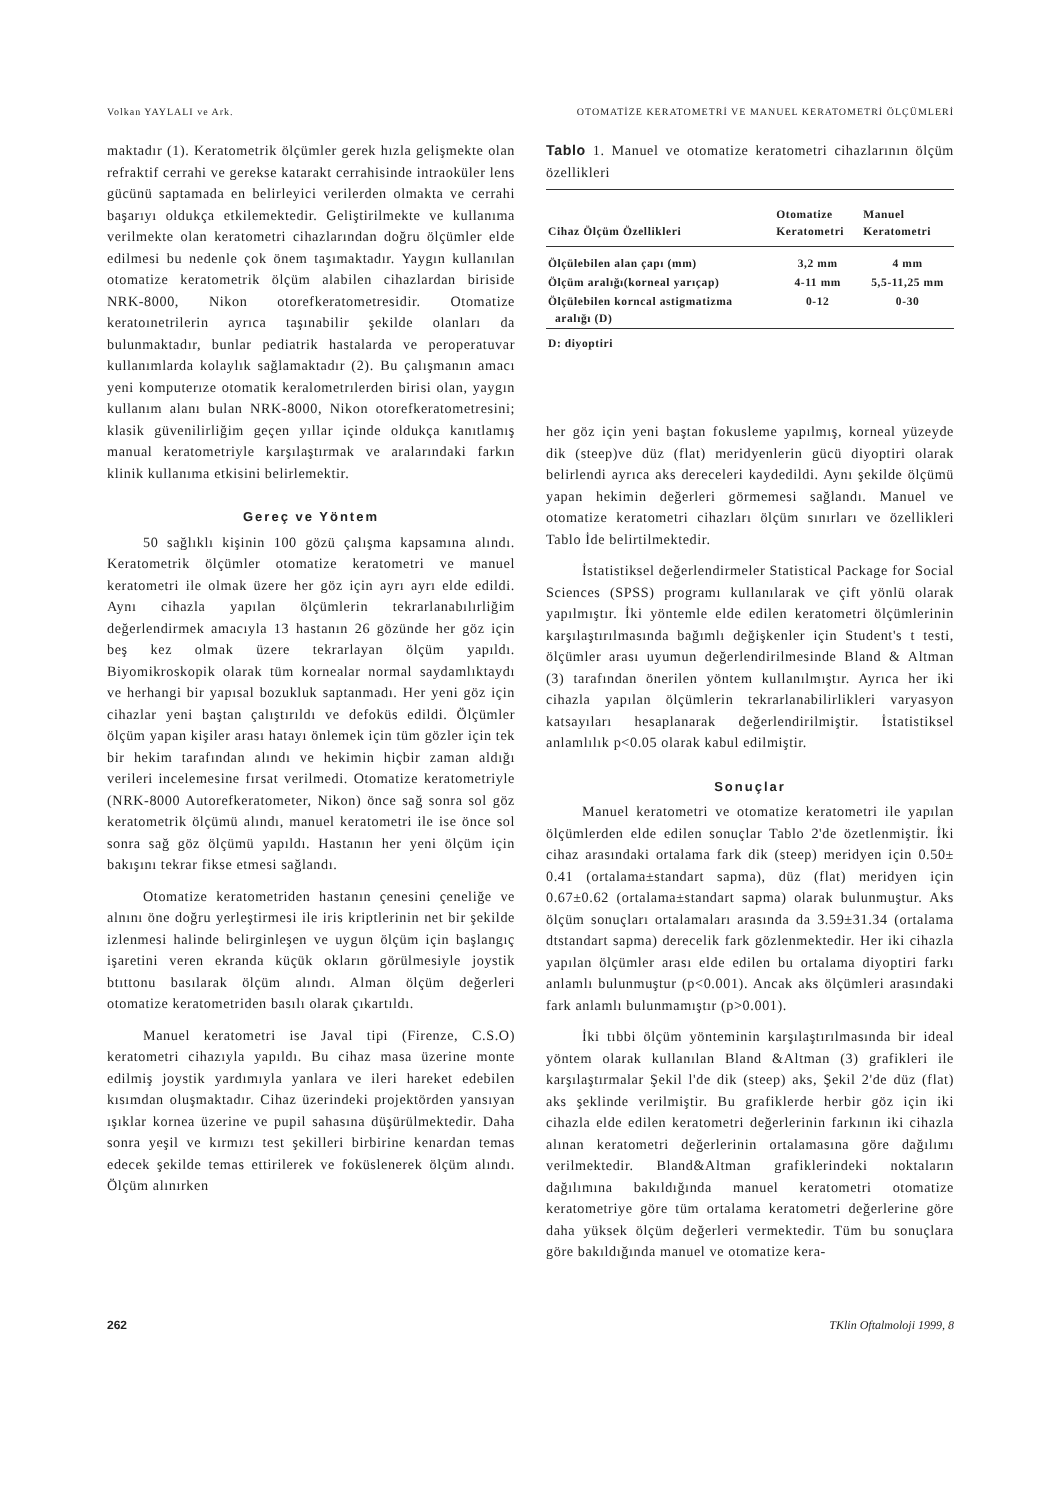Volkan YAYLALI ve Ark. OTOMATİZE KERATOMETRİ VE MANUEL KERATOMETRİ ÖLÇÜMLERİ
maktadır (1). Keratometrik ölçümler gerek hızla gelişmekte olan refraktif cerrahi ve gerekse katarakt cerrahisinde intraoküler lens gücünü saptamada en belirleyici verilerden olmakta ve cerrahi başarıyı oldukça etkilemektedir. Geliştirilmekte ve kullanıma verilmekte olan keratometri cihazlarından doğru ölçümler elde edilmesi bu nedenle çok önem taşımaktadır. Yaygın kullanılan otomatize keratometrik ölçüm alabilen cihazlardan biriside NRK-8000, Nikon otorefkeratometresidir. Otomatize keratoınetrilerin ayrıca taşınabilir şekilde olanları da bulunmaktadır, bunlar pediatrik hastalarda ve peroperatuvar kullanımlarda kolaylık sağlamaktadır (2). Bu çalışmanın amacı yeni komputerıze otomatik keralometrılerden birisi olan, yaygın kullanım alanı bulan NRK-8000, Nikon otorefkeratometresini; klasik güvenilirliğim geçen yıllar içinde oldukça kanıtlamış manual keratometriyle karşılaştırmak ve aralarındaki farkın klinik kullanıma etkisini belirlemektir.
Gereç ve Yöntem
50 sağlıklı kişinin 100 gözü çalışma kapsamına alındı. Keratometrik ölçümler otomatize keratometri ve manuel keratometri ile olmak üzere her göz için ayrı ayrı elde edildi. Aynı cihazla yapılan ölçümlerin tekrarlanabılırliğim değerlendirmek amacıyla 13 hastanın 26 gözünde her göz için beş kez olmak üzere tekrarlayan ölçüm yapıldı. Biyomikroskopik olarak tüm kornealar normal saydamlıktaydı ve herhangi bir yapısal bozukluk saptanmadı. Her yeni göz için cihazlar yeni baştan çalıştırıldı ve defoküs edildi. Ölçümler ölçüm yapan kişiler arası hatayı önlemek için tüm gözler için tek bir hekim tarafından alındı ve hekimin hiçbir zaman aldığı verileri incelemesine fırsat verilmedi. Otomatize keratometriyle (NRK-8000 Autorefkeratometer, Nikon) önce sağ sonra sol göz keratometrik ölçümü alındı, manuel keratometri ile ise önce sol sonra sağ göz ölçümü yapıldı. Hastanın her yeni ölçüm için bakışını tekrar fikse etmesi sağlandı.
Otomatize keratometriden hastanın çenesini çeneliğe ve alnını öne doğru yerleştirmesi ile iris kriptlerinin net bir şekilde izlenmesi halinde belirginleşen ve uygun ölçüm için başlangıç işaretini veren ekranda küçük okların görülmesiyle joystik btıttonu basılarak ölçüm alındı. Alman ölçüm değerleri otomatize keratometriden basılı olarak çıkartıldı.
Manuel keratometri ise Javal tipi (Firenze, C.S.O) keratometri cihazıyla yapıldı. Bu cihaz masa üzerine monte edilmiş joystik yardımıyla yanlara ve ileri hareket edebilen kısımdan oluşmaktadır. Cihaz üzerindeki projektörden yansıyan ışıklar kornea üzerine ve pupil sahasına düşürülmektedir. Daha sonra yeşil ve kırmızı test şekilleri birbirine kenardan temas edecek şekilde temas ettirilerek ve foküslenerek ölçüm alındı. Ölçüm alınırken
Tablo 1. Manuel ve otomatize keratometri cihazlarının ölçüm özellikleri
| Cihaz Ölçüm Özellikleri | Otomatize Keratometri | Manuel Keratometri |
| --- | --- | --- |
| Ölçülebilen alan çapı (mm) | 3,2 mm | 4 mm |
| Ölçüm aralığı(korneal yarıçap) | 4-11 mm | 5,5-11,25 mm |
| Ölçülebilen korncal astigmatizma aralığı (D) | 0-12 | 0-30 |
| D: diyoptiri | | |
her göz için yeni baştan fokusleme yapılmış, korneal yüzeyde dik (steep)ve düz (flat) meridyenlerin gücü diyoptiri olarak belirlendi ayrıca aks dereceleri kaydedildi. Aynı şekilde ölçümü yapan hekimin değerleri görmemesi sağlandı. Manuel ve otomatize keratometri cihazları ölçüm sınırları ve özellikleri Tablo İde belirtilmektedir.
İstatistiksel değerlendirmeler Statistical Package for Social Sciences (SPSS) programı kullanılarak ve çift yönlü olarak yapılmıştır. İki yöntemle elde edilen keratometri ölçümlerinin karşılaştırılmasında bağımlı değişkenler için Student's t testi, ölçümler arası uyumun değerlendirilmesinde Bland & Altman (3) tarafından önerilen yöntem kullanılmıştır. Ayrıca her iki cihazla yapılan ölçümlerin tekrarlanabilirlikleri varyasyon katsayıları hesaplanarak değerlendirilmiştir. İstatistiksel anlamlılık p<0.05 olarak kabul edilmiştir.
Sonuçlar
Manuel keratometri ve otomatize keratometri ile yapılan ölçümlerden elde edilen sonuçlar Tablo 2'de özetlenmiştir. İki cihaz arasındaki ortalama fark dik (steep) meridyen için 0.50± 0.41 (ortalama±standart sapma), düz (flat) meridyen için 0.67±0.62 (ortalama±standart sapma) olarak bulunmuştur. Aks ölçüm sonuçları ortalamaları arasında da 3.59±31.34 (ortalama dtstandart sapma) derecelik fark gözlenmektedir. Her iki cihazla yapılan ölçümler arası elde edilen bu ortalama diyoptiri farkı anlamlı bulunmuştur (p<0.001). Ancak aks ölçümleri arasındaki fark anlamlı bulunmamıştır (p>0.001).
İki tıbbi ölçüm yönteminin karşılaştırılmasında bir ideal yöntem olarak kullanılan Bland &Altman (3) grafikleri ile karşılaştırmalar Şekil l'de dik (steep) aks, Şekil 2'de düz (flat) aks şeklinde verilmiştir. Bu grafiklerde herbir göz için iki cihazla elde edilen keratometri değerlerinin farkının iki cihazla alınan keratometri değerlerinin ortalamasına göre dağılımı verilmektedir. Bland&Altman grafiklerindeki noktaların dağılımına bakıldığında manuel keratometri otomatize keratometriye göre tüm ortalama keratometri değerlerine göre daha yüksek ölçüm değerleri vermektedir. Tüm bu sonuçlara göre bakıldığında manuel ve otomatize kera-
262 TKlin Oftalmoloji 1999, 8